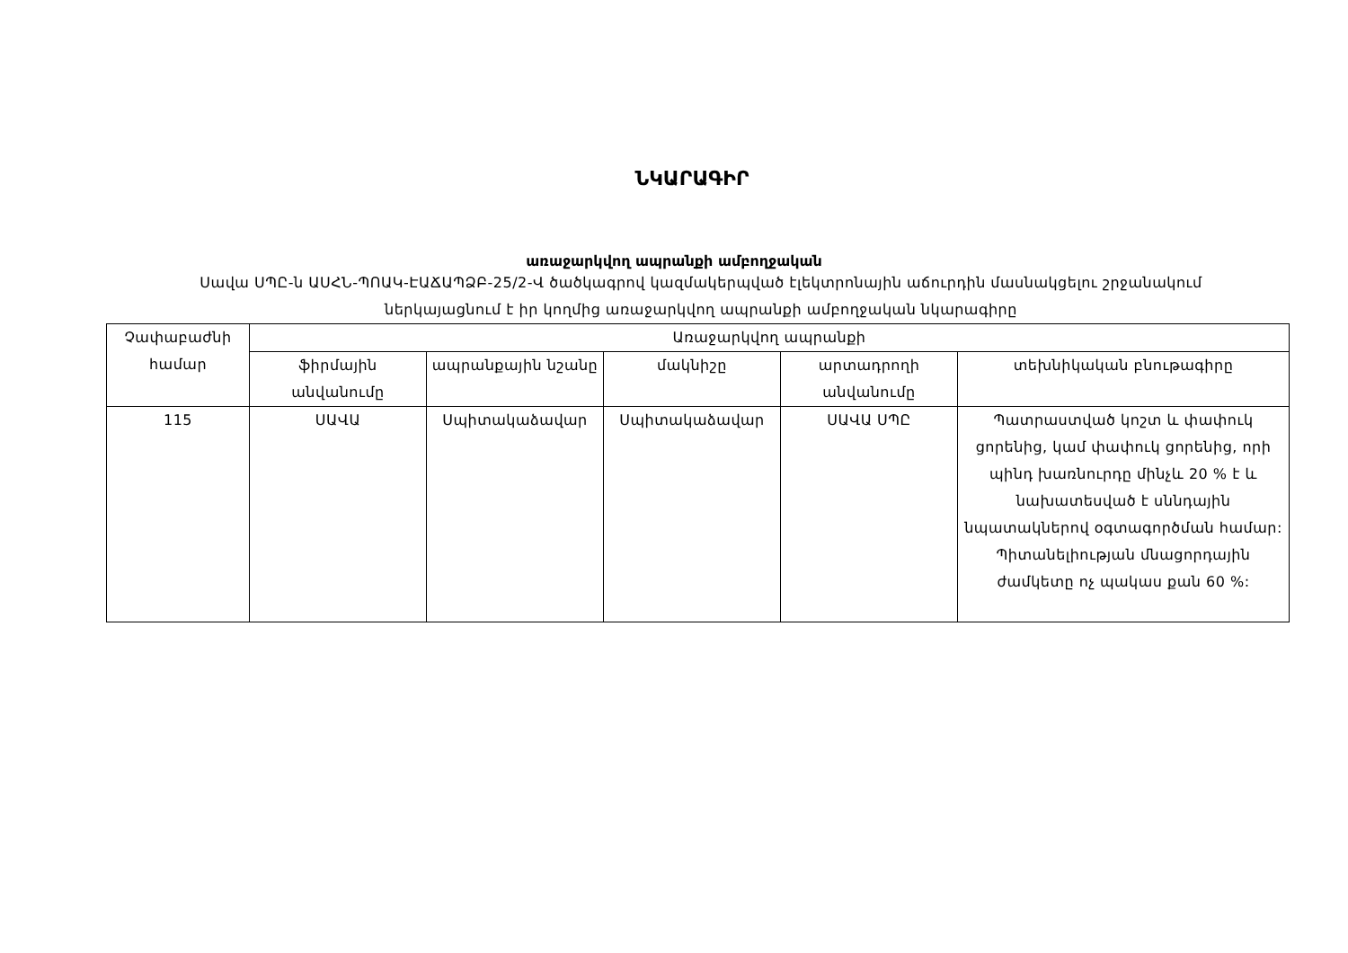ՆԿԱՐԱԳԻՐ
առաջարկվող ապրանքի ամբողջական
Սավա ՍՊԸ-ն ԱՍՀՆ-ՊՈԱԿ-ԷԱՃԱՊՁԲ-25/2-Վ ծածկագրով կազմակերպված էլեկտրոնային աճուրդին մասնակցելու շրջանակում
ներկայացնում է իր կողմից առաջարկվող ապրանքի ամբողջական նկարագիրը
| Չափաբաժնի համար | Առաջարկվող ապրանքի | | | | |
| --- | --- | --- | --- | --- | --- |
| | ֆիրմային անվանումը | ապրանքային նշանը | մակնիշը | արտադրողի անվանումը | տեխնիկական բնութագիրը |
| 115 | ՍԱՎԱ | Սպիտակաձավար | Սպիտակաձավար | ՍԱՎԱ ՍՊԸ | Պատրաստված կոշտ և փափուկ ցորենից, կամ փափուկ ցորենից, որի պինդ խառնուրդը մինչև 20 % է և նախատեսված է սննդային նպատակներով օգտագործման համար: Պիտանելիության մնացորդային ժամկետը ոչ պակաս քան 60 %: |